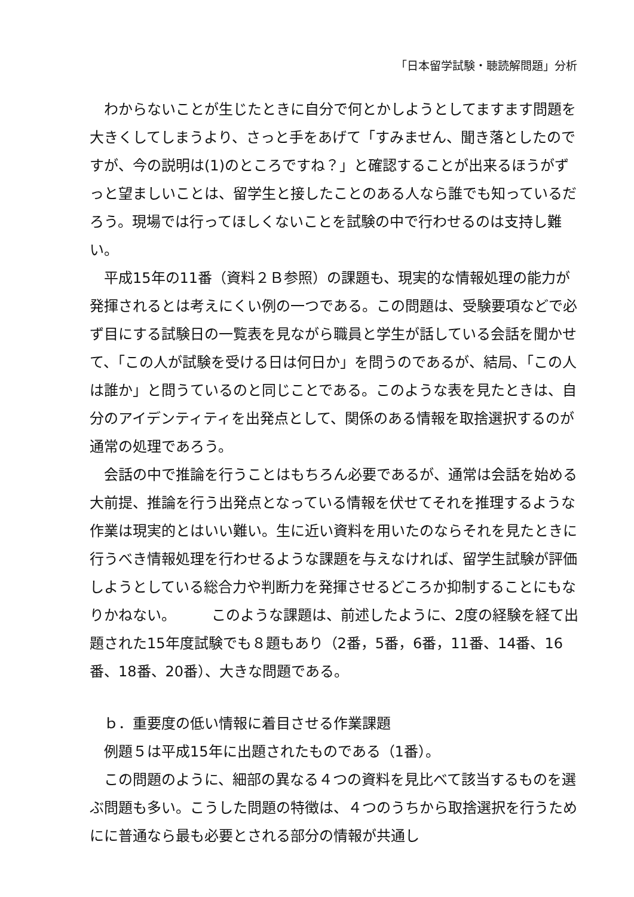「日本留学試験・聴読解問題」分析
わからないことが生じたときに自分で何とかしようとしてますます問題を大きくしてしまうより、さっと手をあげて「すみません、聞き落としたのですが、今の説明は(1)のところですね？」と確認することが出来るほうがずっと望ましいことは、留学生と接したことのある人なら誰でも知っているだろう。現場では行ってほしくないことを試験の中で行わせるのは支持し難い。
平成15年の11番（資料２Ｂ参照）の課題も、現実的な情報処理の能力が発揮されるとは考えにくい例の一つである。この問題は、受験要項などで必ず目にする試験日の一覧表を見ながら職員と学生が話している会話を聞かせて、「この人が試験を受ける日は何日か」を問うのであるが、結局、「この人は誰か」と問うているのと同じことである。このような表を見たときは、自分のアイデンティティを出発点として、関係のある情報を取捨選択するのが通常の処理であろう。
会話の中で推論を行うことはもちろん必要であるが、通常は会話を始める大前提、推論を行う出発点となっている情報を伏せてそれを推理するような作業は現実的とはいい難い。生に近い資料を用いたのならそれを見たときに行うべき情報処理を行わせるような課題を与えなければ、留学生試験が評価しようとしている総合力や判断力を発揮させるどころか抑制することにもなりかねない。　　　このような課題は、前述したように、2度の経験を経て出題された15年度試験でも８題もあり（2番，5番，6番，11番、14番、16番、18番、20番）、大きな問題である。
ｂ．重要度の低い情報に着目させる作業課題
例題５は平成15年に出題されたものである（1番）。
この問題のように、細部の異なる４つの資料を見比べて該当するものを選ぶ問題も多い。こうした問題の特徴は、４つのうちから取捨選択を行うためにに普通なら最も必要とされる部分の情報が共通し